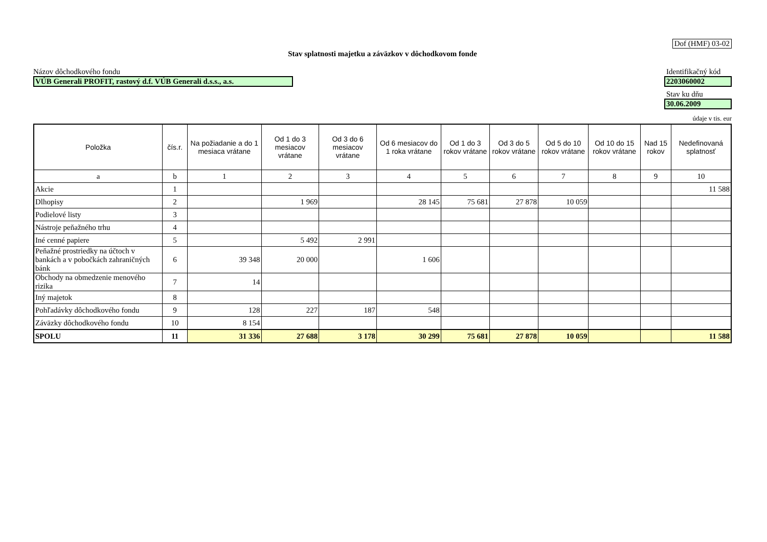Dof (HMF) 03-02
Stav splatnosti majetku a záväzkov v dôchodkovom fonde
Názov dôchodkového fondu
Identifikačný kód
VÚB Generali PROFIT, rastový d.f. VÚB Generali d.s.s., a.s.
2203060002
Stav ku dňu
30.06.2009
údaje v tis. eur
| Položka | čís.r. | Na požiadanie a do 1 mesiaca vrátane | Od 1 do 3 mesiacov vrátane | Od 3 do 6 mesiacov vrátane | Od 6 mesiacov do 1 roka vrátane | Od 1 do 3 rokov vrátane | Od 3 do 5 rokov vrátane | Od 5 do 10 rokov vrátane | Od 10 do 15 rokov vrátane | Nad 15 rokov | Nedefinovaná splatnosť |
| --- | --- | --- | --- | --- | --- | --- | --- | --- | --- | --- | --- |
| a | b | 1 | 2 | 3 | 4 | 5 | 6 | 7 | 8 | 9 | 10 |
| Akcie | 1 | | | | | | | | | | 11 588 |
| Dlhopisy | 2 | | 1 969 | | 28 145 | 75 681 | 27 878 | 10 059 | | | |
| Podielové listy | 3 | | | | | | | | | | |
| Nástroje peňažného trhu | 4 | | | | | | | | | | |
| Iné cenné papiere | 5 | | 5 492 | 2 991 | | | | | | | |
| Peňažné prostriedky na účtoch v bankách a v pobočkách zahraničných bánk | 6 | 39 348 | 20 000 | | 1 606 | | | | | | |
| Obchody na obmedzenie menového rizika | 7 | 14 | | | | | | | | | |
| Iný majetok | 8 | | | | | | | | | | |
| Pohľadávky dôchodkového fondu | 9 | 128 | 227 | 187 | 548 | | | | | | |
| Záväzky dôchodkového fondu | 10 | 8 154 | | | | | | | | | |
| SPOLU | 11 | 31 336 | 27 688 | 3 178 | 30 299 | 75 681 | 27 878 | 10 059 | | | 11 588 |